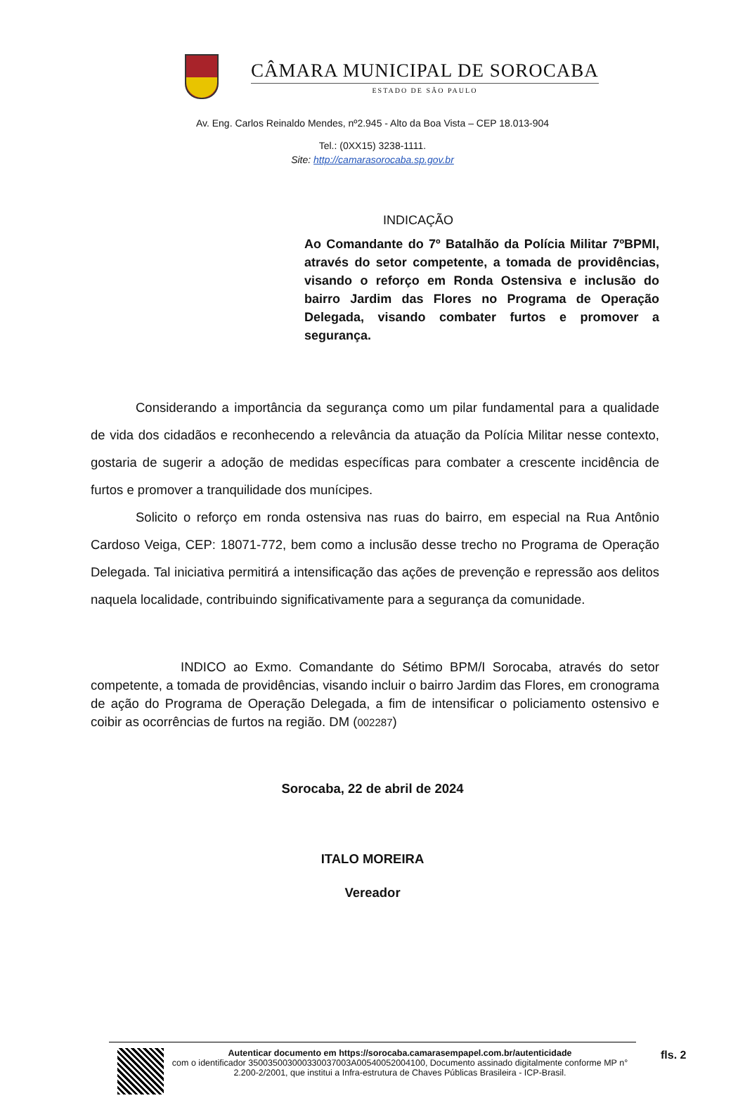CÂMARA MUNICIPAL DE SOROCABA
ESTADO DE SÃO PAULO
Av. Eng. Carlos Reinaldo Mendes, nº2.945 - Alto da Boa Vista – CEP 18.013-904
Tel.: (0XX15) 3238-1111.
Site: http://camarasorocaba.sp.gov.br
INDICAÇÃO
Ao Comandante do 7º Batalhão da Polícia Militar 7ºBPMI, através do setor competente, a tomada de providências, visando o reforço em Ronda Ostensiva e inclusão do bairro Jardim das Flores no Programa de Operação Delegada, visando combater furtos e promover a segurança.
Considerando a importância da segurança como um pilar fundamental para a qualidade de vida dos cidadãos e reconhecendo a relevância da atuação da Polícia Militar nesse contexto, gostaria de sugerir a adoção de medidas específicas para combater a crescente incidência de furtos e promover a tranquilidade dos munícipes.
Solicito o reforço em ronda ostensiva nas ruas do bairro, em especial na Rua Antônio Cardoso Veiga, CEP: 18071-772, bem como a inclusão desse trecho no Programa de Operação Delegada. Tal iniciativa permitirá a intensificação das ações de prevenção e repressão aos delitos naquela localidade, contribuindo significativamente para a segurança da comunidade.
INDICO ao Exmo. Comandante do Sétimo BPM/I Sorocaba, através do setor competente, a tomada de providências, visando incluir o bairro Jardim das Flores, em cronograma de ação do Programa de Operação Delegada, a fim de intensificar o policiamento ostensivo e coibir as ocorrências de furtos na região. DM (002287)
Sorocaba, 22 de abril de 2024
ITALO MOREIRA
Vereador
Autenticar documento em https://sorocaba.camarasempapel.com.br/autenticidade
com o identificador 350035003000330037003A00540052004100, Documento assinado digitalmente conforme MP n° 2.200-2/2001, que institui a Infra-estrutura de Chaves Públicas Brasileira - ICP-Brasil.
fls. 2